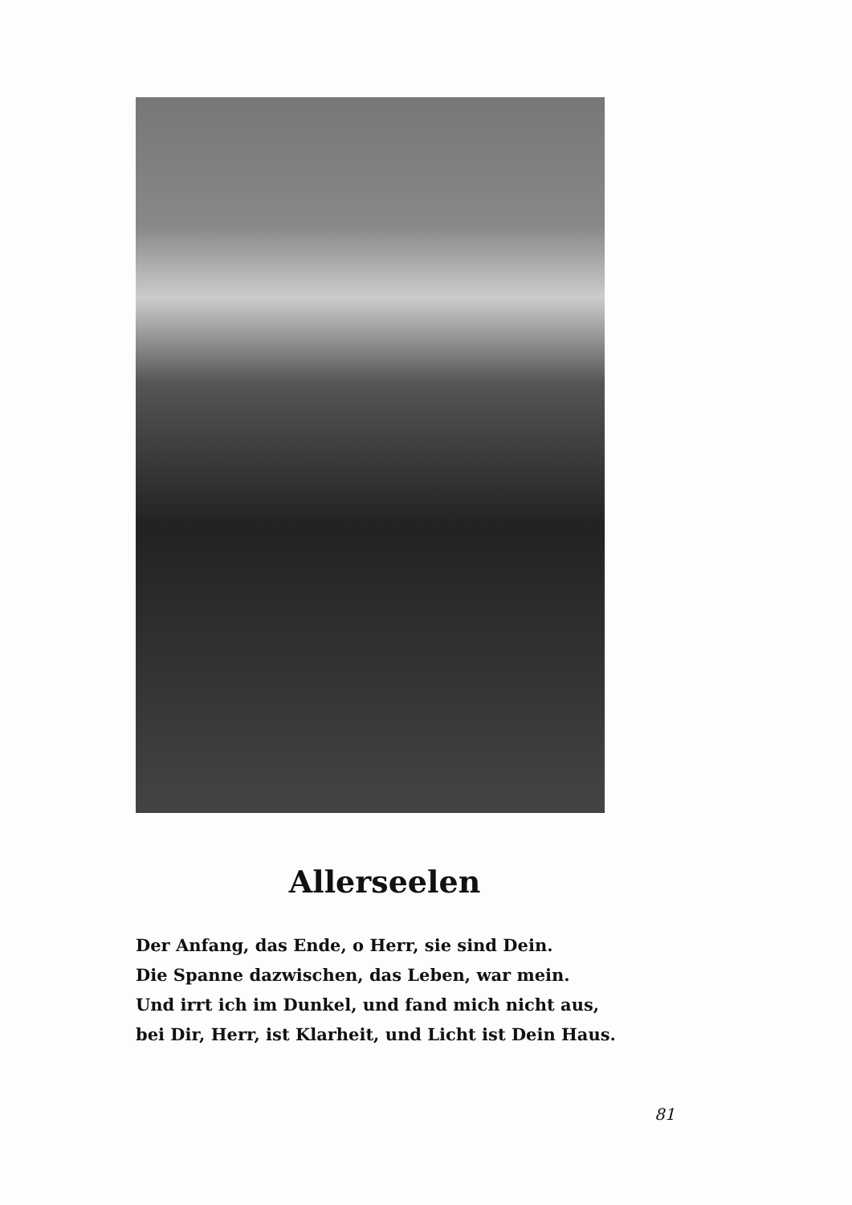Allerseelen
Der Anfang, das Ende, o Herr, sie sind Dein.
Die Spanne dazwischen, das Leben, war mein.
Und irrt ich im Dunkel, und fand mich nicht aus,
bei Dir, Herr, ist Klarheit, und Licht ist Dein Haus.
81